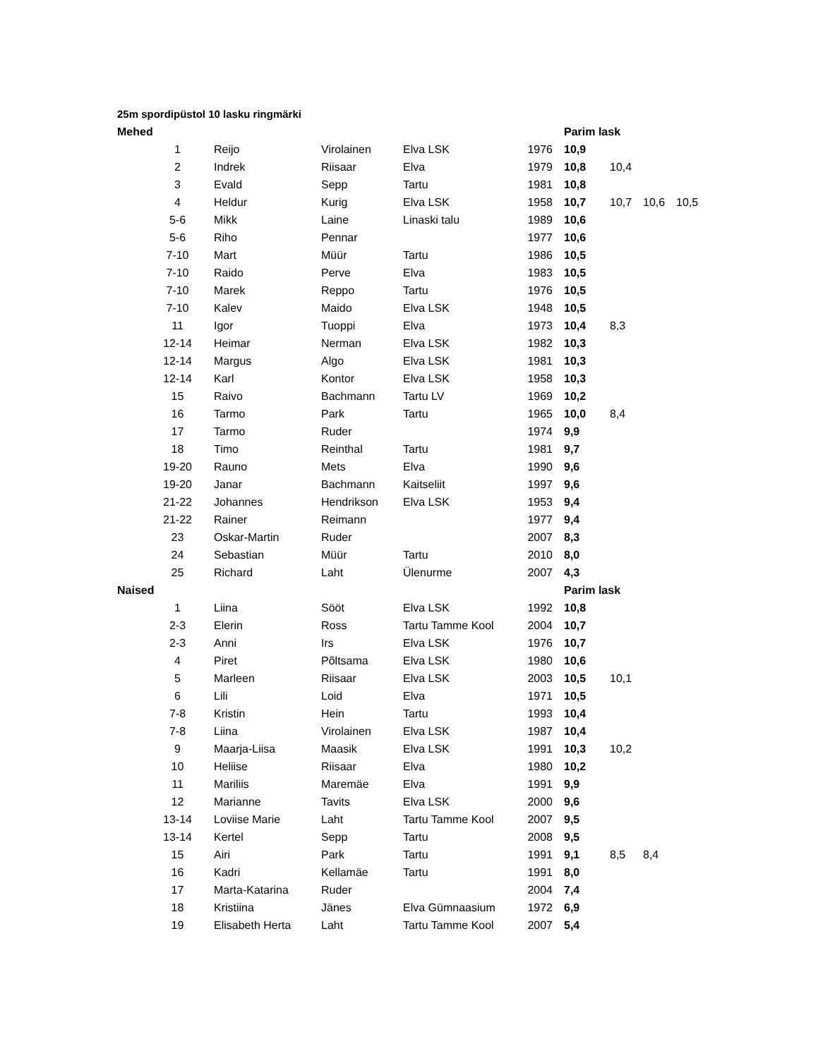25m spordipüstol 10 lasku ringmärki
| Mehed | | | | | | Parim lask | | | |
| | 1 | Reijo | Virolainen | Elva LSK | 1976 | 10,9 | | | |
| | 2 | Indrek | Riisaar | Elva | 1979 | 10,8 | 10,4 | | |
| | 3 | Evald | Sepp | Tartu | 1981 | 10,8 | | | |
| | 4 | Heldur | Kurig | Elva LSK | 1958 | 10,7 | 10,7 | 10,6 | 10,5 |
| | 5-6 | Mikk | Laine | Linaski talu | 1989 | 10,6 | | | |
| | 5-6 | Riho | Pennar | | 1977 | 10,6 | | | |
| | 7-10 | Mart | Müür | Tartu | 1986 | 10,5 | | | |
| | 7-10 | Raido | Perve | Elva | 1983 | 10,5 | | | |
| | 7-10 | Marek | Reppo | Tartu | 1976 | 10,5 | | | |
| | 7-10 | Kalev | Maido | Elva LSK | 1948 | 10,5 | | | |
| | 11 | Igor | Tuoppi | Elva | 1973 | 10,4 | 8,3 | | |
| | 12-14 | Heimar | Nerman | Elva LSK | 1982 | 10,3 | | | |
| | 12-14 | Margus | Algo | Elva LSK | 1981 | 10,3 | | | |
| | 12-14 | Karl | Kontor | Elva LSK | 1958 | 10,3 | | | |
| | 15 | Raivo | Bachmann | Tartu LV | 1969 | 10,2 | | | |
| | 16 | Tarmo | Park | Tartu | 1965 | 10,0 | 8,4 | | |
| | 17 | Tarmo | Ruder | | 1974 | 9,9 | | | |
| | 18 | Timo | Reinthal | Tartu | 1981 | 9,7 | | | |
| | 19-20 | Rauno | Mets | Elva | 1990 | 9,6 | | | |
| | 19-20 | Janar | Bachmann | Kaitseliit | 1997 | 9,6 | | | |
| | 21-22 | Johannes | Hendrikson | Elva LSK | 1953 | 9,4 | | | |
| | 21-22 | Rainer | Reimann | | 1977 | 9,4 | | | |
| | 23 | Oskar-Martin | Ruder | | 2007 | 8,3 | | | |
| | 24 | Sebastian | Müür | Tartu | 2010 | 8,0 | | | |
| | 25 | Richard | Laht | Ülenurme | 2007 | 4,3 | | | |
| Naised | | | | | | Parim lask | | | |
| | 1 | Liina | Sööt | Elva LSK | 1992 | 10,8 | | | |
| | 2-3 | Elerin | Ross | Tartu Tamme Kool | 2004 | 10,7 | | | |
| | 2-3 | Anni | Irs | Elva LSK | 1976 | 10,7 | | | |
| | 4 | Piret | Põltsama | Elva LSK | 1980 | 10,6 | | | |
| | 5 | Marleen | Riisaar | Elva LSK | 2003 | 10,5 | 10,1 | | |
| | 6 | Lili | Loid | Elva | 1971 | 10,5 | | | |
| | 7-8 | Kristin | Hein | Tartu | 1993 | 10,4 | | | |
| | 7-8 | Liina | Virolainen | Elva LSK | 1987 | 10,4 | | | |
| | 9 | Maarja-Liisa | Maasik | Elva LSK | 1991 | 10,3 | 10,2 | | |
| | 10 | Heliise | Riisaar | Elva | 1980 | 10,2 | | | |
| | 11 | Mariliis | Maremäe | Elva | 1991 | 9,9 | | | |
| | 12 | Marianne | Tavits | Elva LSK | 2000 | 9,6 | | | |
| | 13-14 | Loviise Marie | Laht | Tartu Tamme Kool | 2007 | 9,5 | | | |
| | 13-14 | Kertel | Sepp | Tartu | 2008 | 9,5 | | | |
| | 15 | Airi | Park | Tartu | 1991 | 9,1 | 8,5 | 8,4 | |
| | 16 | Kadri | Kellamäe | Tartu | 1991 | 8,0 | | | |
| | 17 | Marta-Katarina | Ruder | | 2004 | 7,4 | | | |
| | 18 | Kristiina | Jänes | Elva Gümnaasium | 1972 | 6,9 | | | |
| | 19 | Elisabeth Herta | Laht | Tartu Tamme Kool | 2007 | 5,4 | | | |